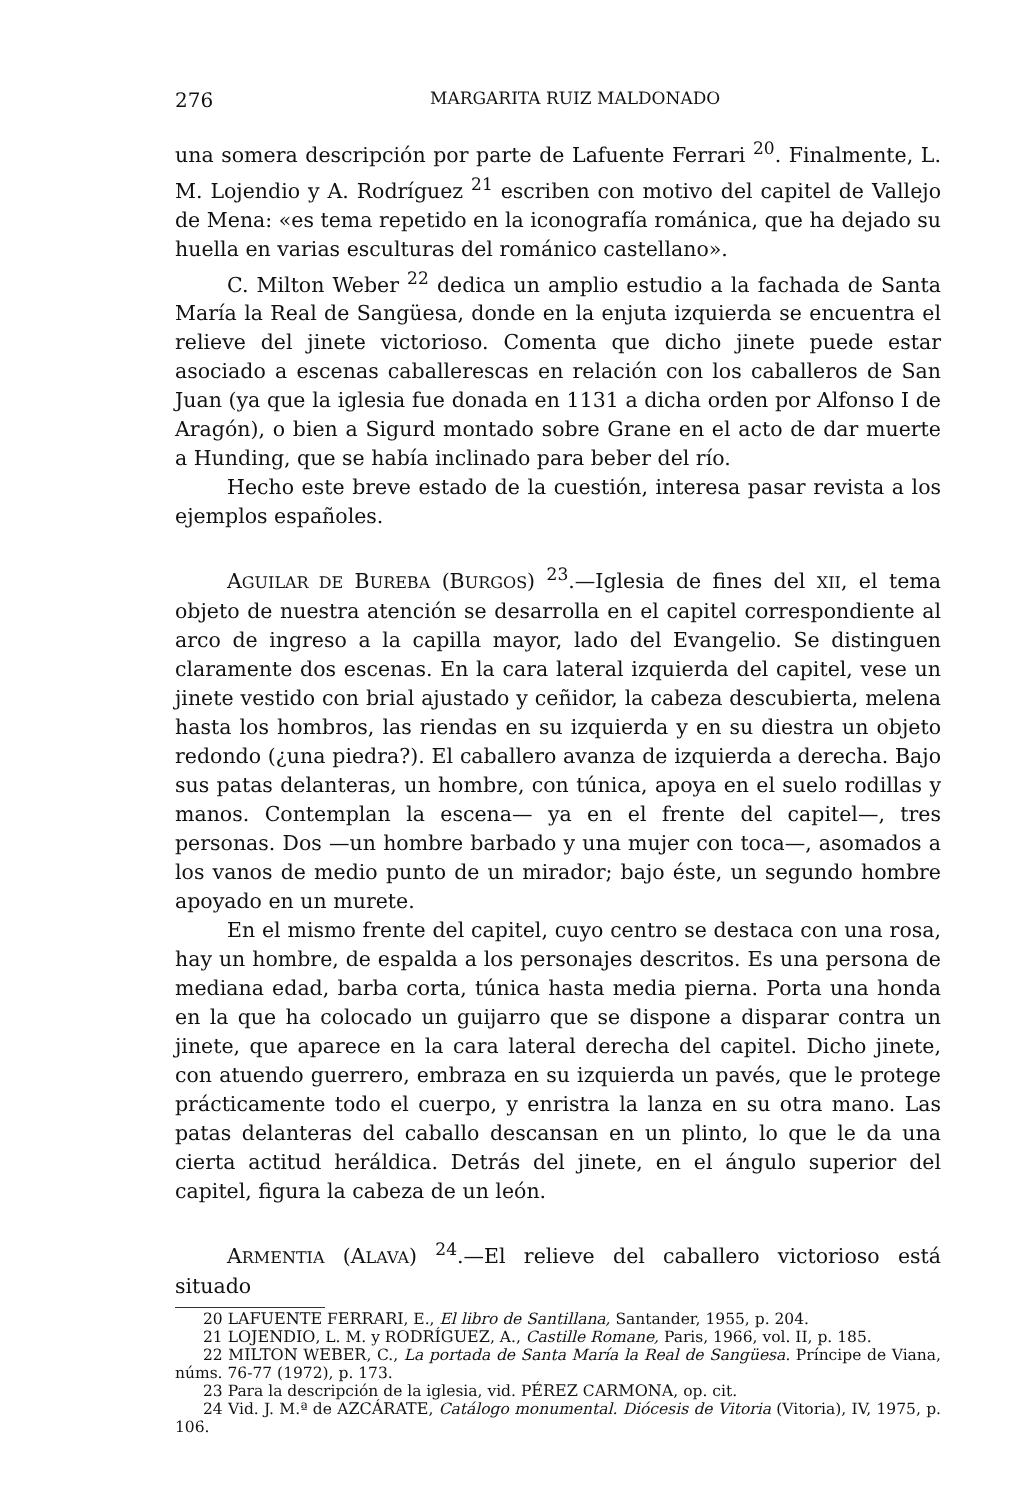276 MARGARITA RUIZ MALDONADO
una somera descripción por parte de Lafuente Ferrari <sup>20</sup>. Finalmente, L. M. Lojendio y A. Rodríguez <sup>21</sup> escriben con motivo del capitel de Vallejo de Mena: «es tema repetido en la iconografía románica, que ha dejado su huella en varias esculturas del románico castellano».
C. Milton Weber <sup>22</sup> dedica un amplio estudio a la fachada de Santa María la Real de Sangüesa, donde en la enjuta izquierda se encuentra el relieve del jinete victorioso. Comenta que dicho jinete puede estar asociado a escenas caballerescas en relación con los caballeros de San Juan (ya que la iglesia fue donada en 1131 a dicha orden por Alfonso I de Aragón), o bien a Sigurd montado sobre Grane en el acto de dar muerte a Hunding, que se había inclinado para beber del río.
Hecho este breve estado de la cuestión, interesa pasar revista a los ejemplos españoles.
AGUILAR DE BUREBA (BURGOS) <sup>23</sup>.—Iglesia de fines del XII, el tema objeto de nuestra atención se desarrolla en el capitel correspondiente al arco de ingreso a la capilla mayor, lado del Evangelio. Se distinguen claramente dos escenas. En la cara lateral izquierda del capitel, vese un jinete vestido con brial ajustado y ceñidor, la cabeza descubierta, melena hasta los hombros, las riendas en su izquierda y en su diestra un objeto redondo (¿una piedra?). El caballero avanza de izquierda a derecha. Bajo sus patas delanteras, un hombre, con túnica, apoya en el suelo rodillas y manos. Contemplan la escena— ya en el frente del capitel—, tres personas. Dos —un hombre barbado y una mujer con toca—, asomados a los vanos de medio punto de un mirador; bajo éste, un segundo hombre apoyado en un murete.
En el mismo frente del capitel, cuyo centro se destaca con una rosa, hay un hombre, de espalda a los personajes descritos. Es una persona de mediana edad, barba corta, túnica hasta media pierna. Porta una honda en la que ha colocado un guijarro que se dispone a disparar contra un jinete, que aparece en la cara lateral derecha del capitel. Dicho jinete, con atuendo guerrero, embraza en su izquierda un pavés, que le protege prácticamente todo el cuerpo, y enristra la lanza en su otra mano. Las patas delanteras del caballo descansan en un plinto, lo que le da una cierta actitud heráldica. Detrás del jinete, en el ángulo superior del capitel, figura la cabeza de un león.
ARMENTIA (ALAVA) <sup>24</sup>.—El relieve del caballero victorioso está situado
20 LAFUENTE FERRARI, E., El libro de Santillana, Santander, 1955, p. 204.
21 LOJENDIO, L. M. y RODRÍGUEZ, A., Castille Romane, Paris, 1966, vol. II, p. 185.
22 MILTON WEBER, C., La portada de Santa María la Real de Sangüesa. Príncipe de Viana, núms. 76-77 (1972), p. 173.
23 Para la descripción de la iglesia, vid. PÉREZ CARMONA, op. cit.
24 Vid. J. M.ª de AZCÁRATE, Catálogo monumental. Diócesis de Vitoria (Vitoria), IV, 1975, p. 106.